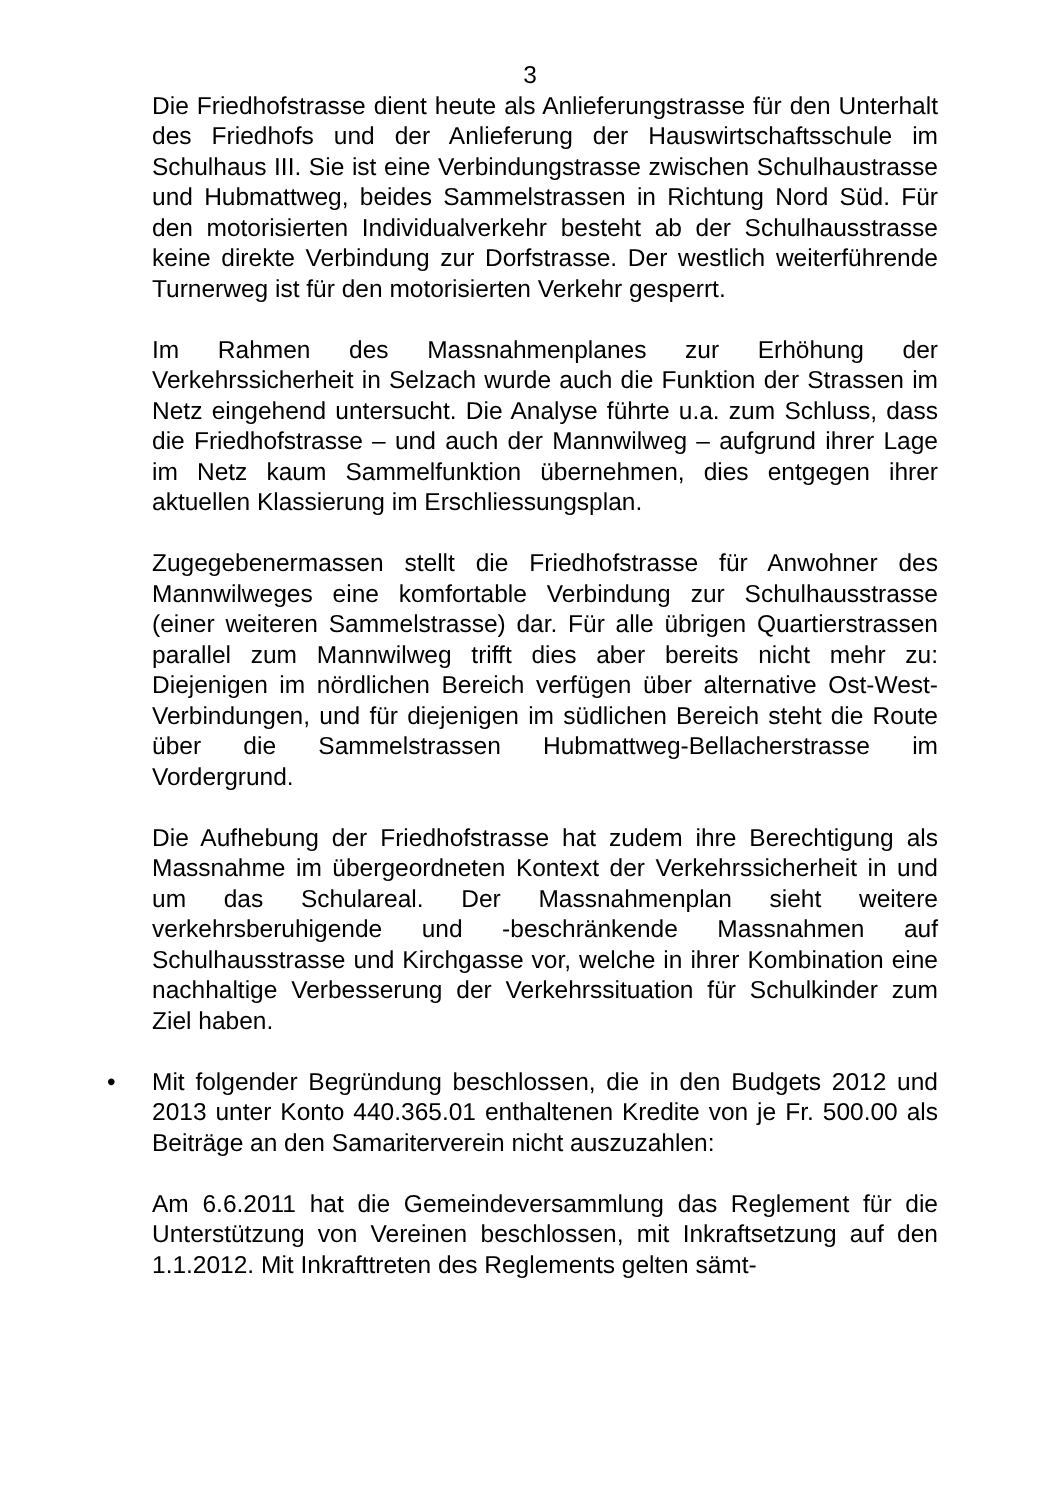3
Die Friedhofstrasse dient heute als Anlieferungstrasse für den Unterhalt des Friedhofs und der Anlieferung der Hauswirtschaftsschule im Schulhaus III. Sie ist eine Verbindungstrasse zwischen Schulhaustrasse und Hubmattweg, beides Sammelstrassen in Richtung Nord Süd. Für den motorisierten Individualverkehr besteht ab der Schulhausstrasse keine direkte Verbindung zur Dorfstrasse. Der westlich weiterführende Turnerweg ist für den motorisierten Verkehr gesperrt.
Im Rahmen des Massnahmenplanes zur Erhöhung der Verkehrssicherheit in Selzach wurde auch die Funktion der Strassen im Netz eingehend untersucht. Die Analyse führte u.a. zum Schluss, dass die Friedhofstrasse – und auch der Mannwilweg – aufgrund ihrer Lage im Netz kaum Sammelfunktion übernehmen, dies entgegen ihrer aktuellen Klassierung im Erschliessungsplan.
Zugegebenermassen stellt die Friedhofstrasse für Anwohner des Mannwilweges eine komfortable Verbindung zur Schulhausstrasse (einer weiteren Sammelstrasse) dar. Für alle übrigen Quartierstrassen parallel zum Mannwilweg trifft dies aber bereits nicht mehr zu: Diejenigen im nördlichen Bereich verfügen über alternative Ost-West-Verbindungen, und für diejenigen im südlichen Bereich steht die Route über die Sammelstrassen Hubmattweg-Bellacherstrasse im Vordergrund.
Die Aufhebung der Friedhofstrasse hat zudem ihre Berechtigung als Massnahme im übergeordneten Kontext der Verkehrssicherheit in und um das Schulareal. Der Massnahmenplan sieht weitere verkehrsberuhigende und -beschränkende Massnahmen auf Schulhausstrasse und Kirchgasse vor, welche in ihrer Kombination eine nachhaltige Verbesserung der Verkehrssituation für Schulkinder zum Ziel haben.
• Mit folgender Begründung beschlossen, die in den Budgets 2012 und 2013 unter Konto 440.365.01 enthaltenen Kredite von je Fr. 500.00 als Beiträge an den Samariterverein nicht auszuzahlen:
Am 6.6.2011 hat die Gemeindeversammlung das Reglement für die Unterstützung von Vereinen beschlossen, mit Inkraftsetzung auf den 1.1.2012. Mit Inkrafttreten des Reglements gelten sämt-